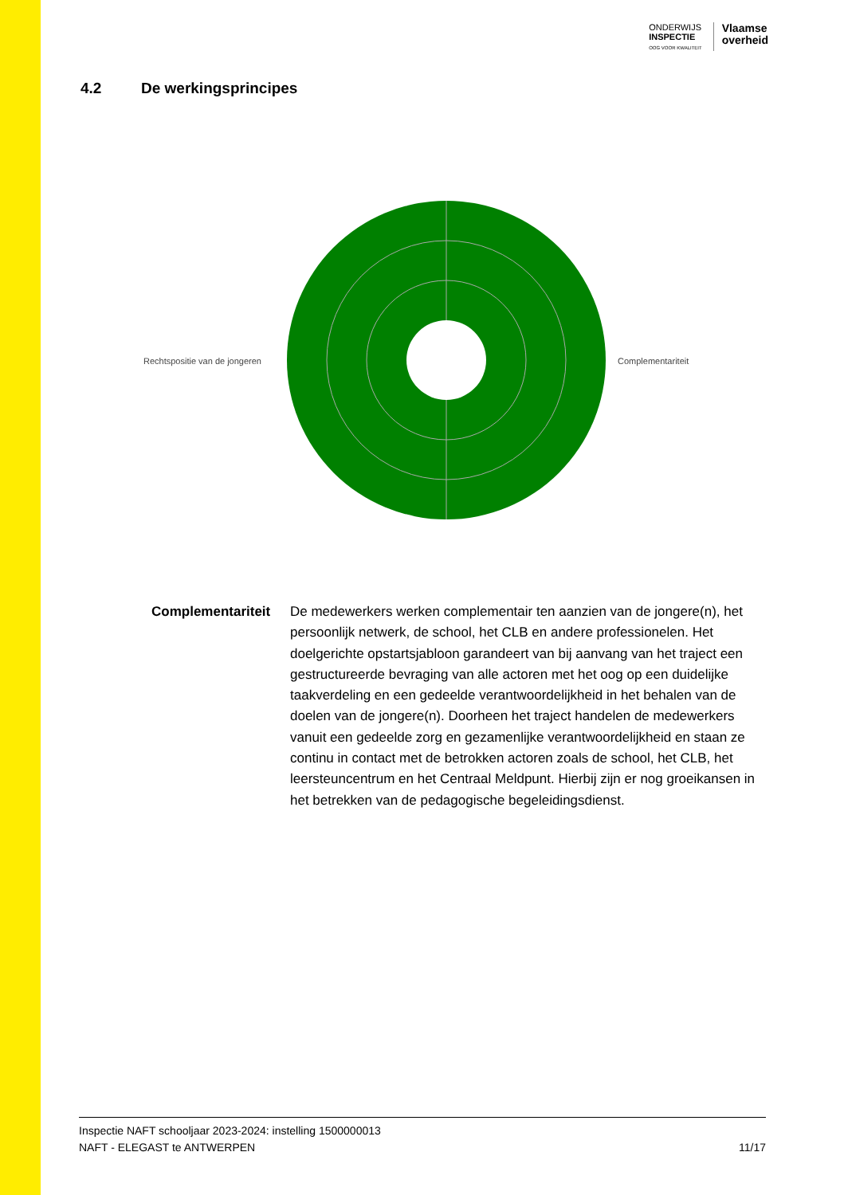ONDERWIJS
INSPECTIE
OOG VOOR KWALITEIT
Vlaamse
overheid
4.2 De werkingsprincipes
Rechtspositie van de jongeren Complementariteit
Complementariteit De medewerkers werken complementair ten aanzien van de jongere(n), het persoonlijk netwerk, de school, het CLB en andere professionelen. Het doelgerichte opstartsjabloon garandeert van bij aanvang van het traject een gestructureerde bevraging van alle actoren met het oog op een duidelijke taakverdeling en een gedeelde verantwoordelijkheid in het behalen van de doelen van de jongere(n). Doorheen het traject handelen de medewerkers vanuit een gedeelde zorg en gezamenlijke verantwoordelijkheid en staan ze continu in contact met de betrokken actoren zoals de school, het CLB, het leersteuncentrum en het Centraal Meldpunt. Hierbij zijn er nog groeikansen in het betrekken van de pedagogische begeleidingsdienst.
Inspectie NAFT schooljaar 2023-2024: instelling 1500000013
NAFT - ELEGAST te ANTWERPEN 11/17